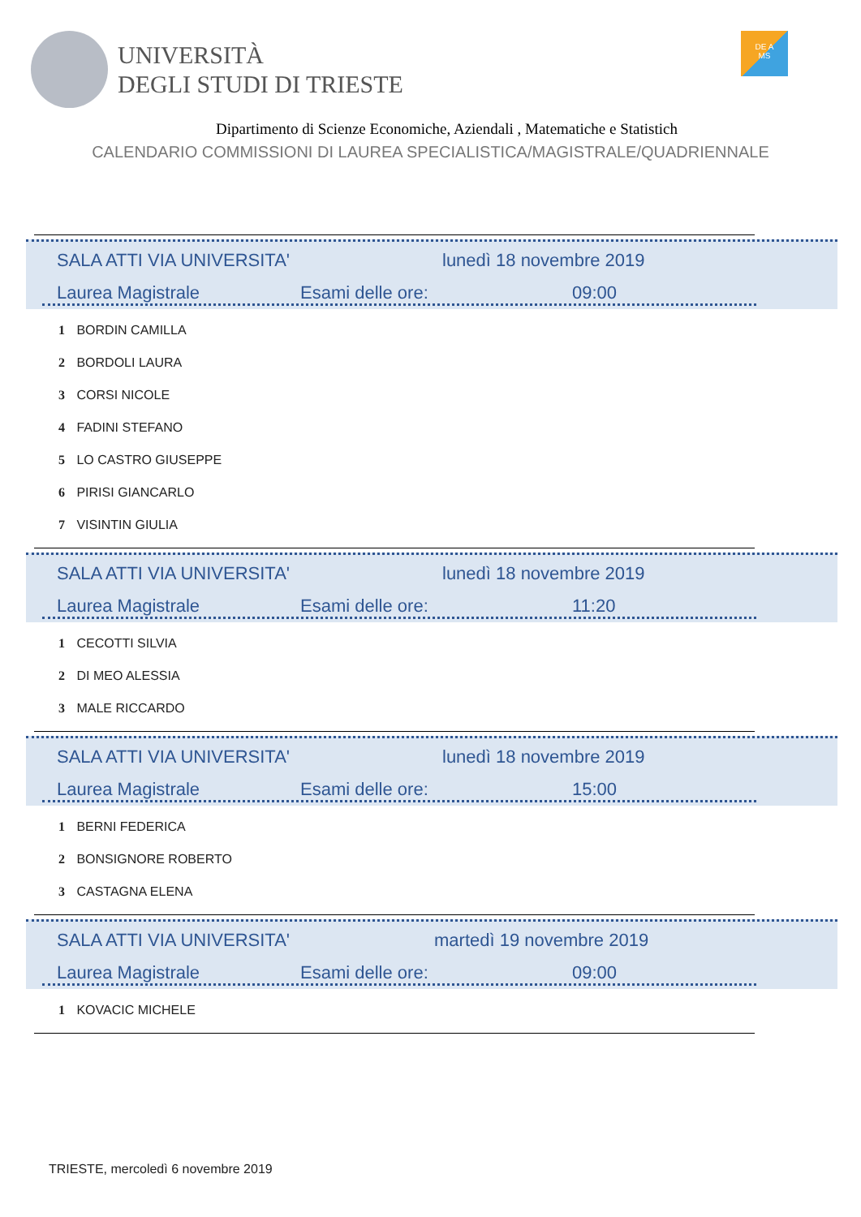UNIVERSITÀ
DEGLI STUDI DI TRIESTE
DE A
MS
Dipartimento di Scienze Economiche, Aziendali , Matematiche e Statistich
CALENDARIO COMMISSIONI DI LAUREA SPECIALISTICA/MAGISTRALE/QUADRIENNALE
SALA ATTI VIA UNIVERSITA' lunedì 18 novembre 2019
Laurea Magistrale Esami delle ore: 09:00
1 BORDIN CAMILLA
2 BORDOLI LAURA
3 CORSI NICOLE
4 FADINI STEFANO
5 LO CASTRO GIUSEPPE
6 PIRISI GIANCARLO
7 VISINTIN GIULIA
SALA ATTI VIA UNIVERSITA' lunedì 18 novembre 2019
Laurea Magistrale Esami delle ore: 11:20
1 CECOTTI SILVIA
2 DI MEO ALESSIA
3 MALE RICCARDO
SALA ATTI VIA UNIVERSITA' lunedì 18 novembre 2019
Laurea Magistrale Esami delle ore: 15:00
1 BERNI FEDERICA
2 BONSIGNORE ROBERTO
3 CASTAGNA ELENA
SALA ATTI VIA UNIVERSITA' martedì 19 novembre 2019
Laurea Magistrale Esami delle ore: 09:00
1 KOVACIC MICHELE
TRIESTE, mercoledì 6 novembre 2019